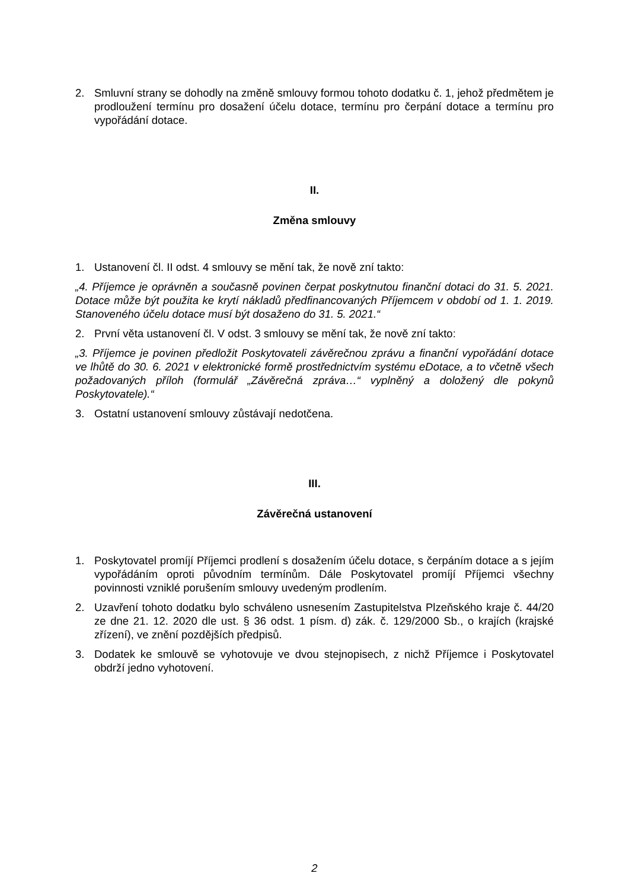2. Smluvní strany se dohodly na změně smlouvy formou tohoto dodatku č. 1, jehož předmětem je prodloužení termínu pro dosažení účelu dotace, termínu pro čerpání dotace a termínu pro vypořádání dotace.
II.
Změna smlouvy
1. Ustanovení čl. II odst. 4 smlouvy se mění tak, že nově zní takto:
„4. Příjemce je oprávněn a současně povinen čerpat poskytnutou finanční dotaci do 31. 5. 2021. Dotace může být použita ke krytí nákladů předfinancovaných Příjemcem v období od 1. 1. 2019. Stanoveného účelu dotace musí být dosaženo do 31. 5. 2021.“
2. První věta ustanovení čl. V odst. 3 smlouvy se mění tak, že nově zní takto:
„3. Příjemce je povinen předložit Poskytovateli závěrečnou zprávu a finanční vypořádání dotace ve lhůtě do 30. 6. 2021 v elektronické formě prostřednictvím systému eDotace, a to včetně všech požadovaných příloh (formulář „Závěrečná zpráva…“ vyplněný a doložený dle pokynů Poskytovatele).“
3. Ostatní ustanovení smlouvy zůstávají nedotčena.
III.
Závěrečná ustanovení
1. Poskytovatel promíjí Příjemci prodlení s dosažením účelu dotace, s čerpáním dotace a s jejím vypořádáním oproti původním termínům. Dále Poskytovatel promíjí Příjemci všechny povinnosti vzniklé porušením smlouvy uvedeným prodlením.
2. Uzavření tohoto dodatku bylo schváleno usnesením Zastupitelstva Plzeňského kraje č. 44/20 ze dne 21. 12. 2020 dle ust. § 36 odst. 1 písm. d) zák. č. 129/2000 Sb., o krajích (krajské zřízení), ve znění pozdějších předpisů.
3. Dodatek ke smlouvě se vyhotovuje ve dvou stejnopisech, z nichž Příjemce i Poskytovatel obdrží jedno vyhotovení.
2